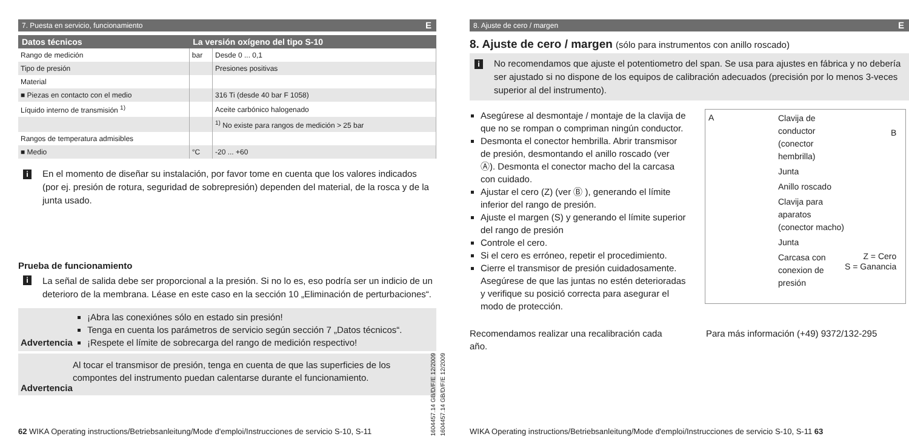7. Puesta en servicio, funcionamiento E
| Datos técnicos | La versión oxígeno del tipo S-10 | |
| --- | --- | --- |
| Rango de medición | bar | Desde 0 ... 0,1 |
| Tipo de presión | | Presiones positivas |
| Material | | |
| ■ Piezas en contacto con el medio | | 316 Ti (desde 40 bar F 1058) |
| Líquido interno de transmisión <sup>1)</sup> | | Aceite carbónico halogenado |
| | | <sup>1)</sup> No existe para rangos de medición > 25 bar |
| Rangos de temperatura admisibles | | |
| ■ Medio | °C | -20 ... +60 |
i En el momento de diseñar su instalación, por favor tome en cuenta que los valores indicados (por ej. presión de rotura, seguridad de sobrepresión) dependen del material, de la rosca y de la junta usado.
Prueba de funcionamiento
i La señal de salida debe ser proporcional a la presión. Si no lo es, eso podría ser un indicio de un deterioro de la membrana. Léase en este caso en la sección 10 „Eliminación de perturbaciones“.
Advertencia
¡Abra las conexiónes sólo en estado sin presión!
Tenga en cuenta los parámetros de servicio según sección 7 „Datos técnicos“.
¡Respete el límite de sobrecarga del rango de medición respectivo!
Advertencia
Al tocar el transmisor de presión, tenga en cuenta de que las superficies de los compontes del instrumento puedan calentarse durante el funcionamiento.
62 WIKA Operating instructions/Betriebsanleitung/Mode d'emploi/Instrucciones de servicio S-10, S-11
1604457.14 GB/D/F/E 12/2009
1604457.14 GB/D/F/E 12/2009
8. Ajuste de cero / margen E
8. Ajuste de cero / margen (sólo para instrumentos con anillo roscado)
i No recomendamos que ajuste el potentiometro del span. Se usa para ajustes en fábrica y no debería ser ajustado si no dispone de los equipos de calibración adecuados (precisión por lo menos 3-veces superior al del instrumento).
Asegúrese al desmontaje / montaje de la clavija de que no se rompan o compriman ningún conductor.
Desmonta el conector hembrilla. Abrir transmisor de presión, desmontando el anillo roscado (ver Ⓐ). Desmonta el conector macho del la carcasa con cuidado.
Ajustar el cero (Z) (ver Ⓑ ), generando el límite inferior del rango de presión.
Ajuste el margen (S) y generando el límite superior del rango de presión
Controle el cero.
Si el cero es erróneo, repetir el procedimiento.
Cierre el transmisor de presión cuidadosamente. Asegúrese de que las juntas no estén deterioradas y verifique su posició correcta para asegurar el modo de protección.
A
Clavija de conductor (conector hembrilla)
Junta
Anillo roscado
Clavija para aparatos (conector macho)
Junta
Carcasa con conexion de presión
B
Z = Cero
S = Ganancia
Recomendamos realizar una recalibración cada año.
Para más información (+49) 9372/132-295
WIKA Operating instructions/Betriebsanleitung/Mode d'emploi/Instrucciones de servicio S-10, S-11 63